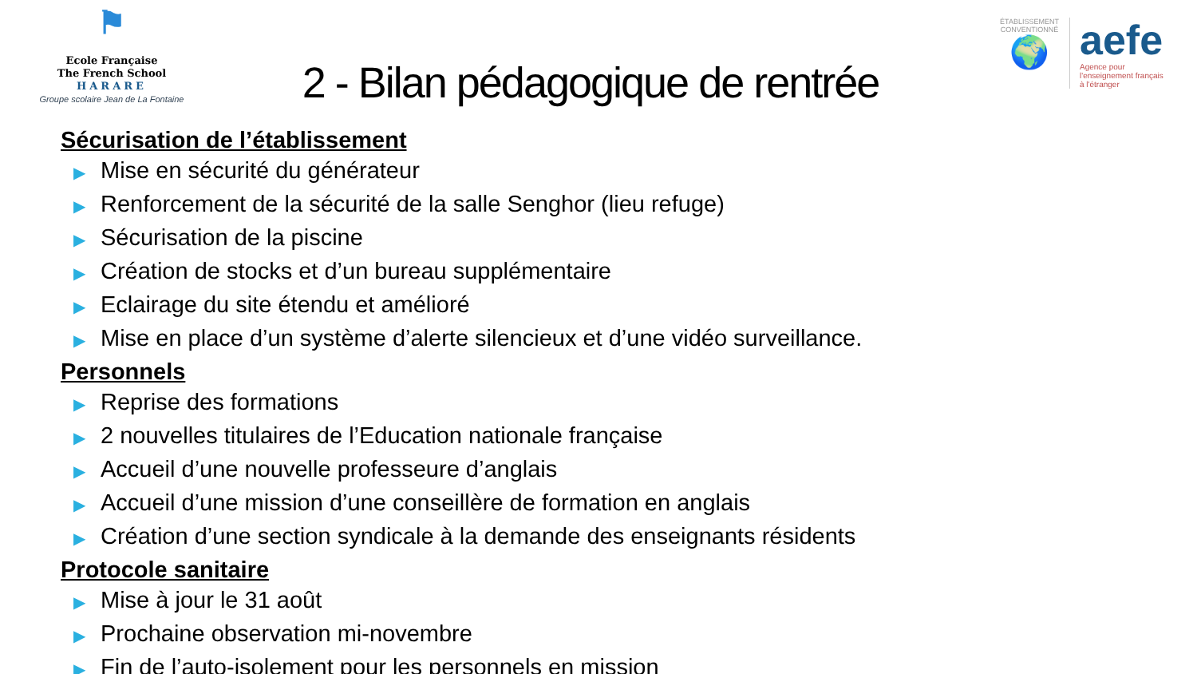⚑
Ecole Française
The French School
HARARE
Groupe scolaire Jean de La Fontaine
2 - Bilan pédagogique de rentrée
ÉTABLISSEMENT CONVENTIONNÉ
🌍
aefe
Agence pour
l'enseignement français
à l'étranger
Sécurisation de l’établissement
▶ Mise en sécurité du générateur
▶ Renforcement de la sécurité de la salle Senghor (lieu refuge)
▶ Sécurisation de la piscine
▶ Création de stocks et d’un bureau supplémentaire
▶ Eclairage du site étendu et amélioré
▶ Mise en place d’un système d’alerte silencieux et d’une vidéo surveillance.
Personnels
▶ Reprise des formations
▶ 2 nouvelles titulaires de l’Education nationale française
▶ Accueil d’une nouvelle professeure d’anglais
▶ Accueil d’une mission d’une conseillère de formation en anglais
▶ Création d’une section syndicale à la demande des enseignants résidents
Protocole sanitaire
▶ Mise à jour le 31 août
▶ Prochaine observation mi-novembre
▶ Fin de l’auto-isolement pour les personnels en mission